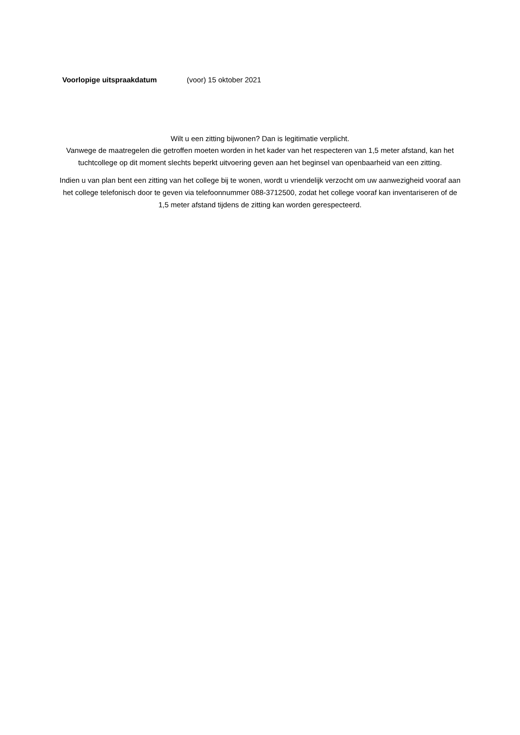Voorlopige uitspraakdatum (voor) 15 oktober 2021
Wilt u een zitting bijwonen? Dan is legitimatie verplicht.
Vanwege de maatregelen die getroffen moeten worden in het kader van het respecteren van 1,5 meter afstand, kan het tuchtcollege op dit moment slechts beperkt uitvoering geven aan het beginsel van openbaarheid van een zitting.
Indien u van plan bent een zitting van het college bij te wonen, wordt u vriendelijk verzocht om uw aanwezigheid vooraf aan het college telefonisch door te geven via telefoonnummer 088-3712500, zodat het college vooraf kan inventariseren of de 1,5 meter afstand tijdens de zitting kan worden gerespecteerd.